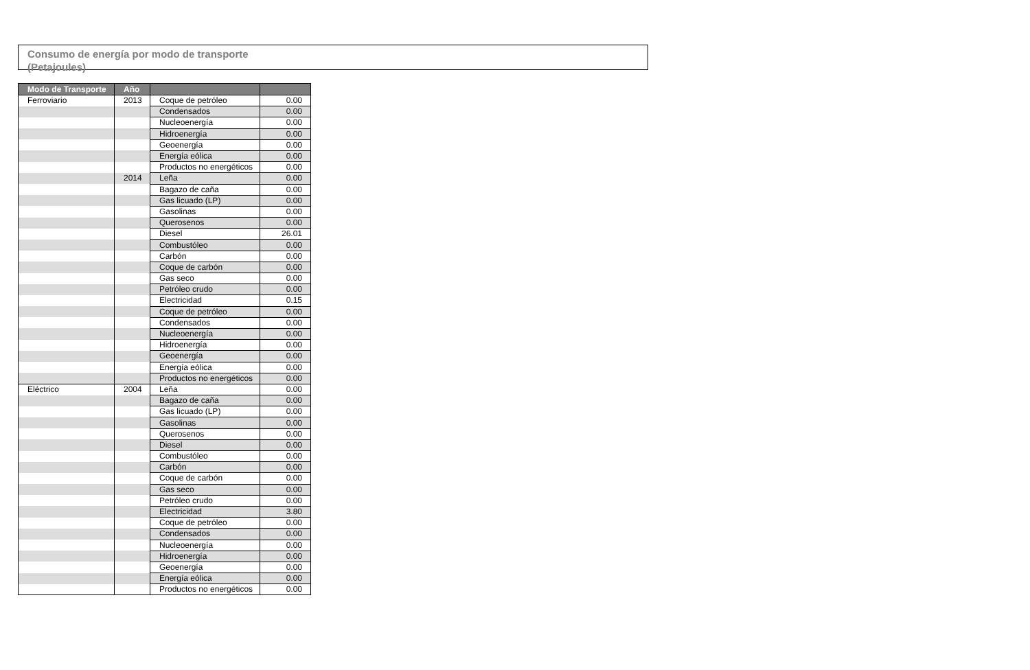Consumo de energía por modo de transporte
(Petajoules)
| Modo de Transporte | Año | | |
| --- | --- | --- | --- |
| Ferroviario | 2013 | Coque de petróleo | 0.00 |
| | | Condensados | 0.00 |
| | | Nucleoenergía | 0.00 |
| | | Hidroenergía | 0.00 |
| | | Geoenergía | 0.00 |
| | | Energía eólica | 0.00 |
| | | Productos no energéticos | 0.00 |
| | 2014 | Leña | 0.00 |
| | | Bagazo de caña | 0.00 |
| | | Gas licuado (LP) | 0.00 |
| | | Gasolinas | 0.00 |
| | | Querosenos | 0.00 |
| | | Diesel | 26.01 |
| | | Combustóleo | 0.00 |
| | | Carbón | 0.00 |
| | | Coque de carbón | 0.00 |
| | | Gas seco | 0.00 |
| | | Petróleo crudo | 0.00 |
| | | Electricidad | 0.15 |
| | | Coque de petróleo | 0.00 |
| | | Condensados | 0.00 |
| | | Nucleoenergía | 0.00 |
| | | Hidroenergía | 0.00 |
| | | Geoenergía | 0.00 |
| | | Energía eólica | 0.00 |
| | | Productos no energéticos | 0.00 |
| Eléctrico | 2004 | Leña | 0.00 |
| | | Bagazo de caña | 0.00 |
| | | Gas licuado (LP) | 0.00 |
| | | Gasolinas | 0.00 |
| | | Querosenos | 0.00 |
| | | Diesel | 0.00 |
| | | Combustóleo | 0.00 |
| | | Carbón | 0.00 |
| | | Coque de carbón | 0.00 |
| | | Gas seco | 0.00 |
| | | Petróleo crudo | 0.00 |
| | | Electricidad | 3.80 |
| | | Coque de petróleo | 0.00 |
| | | Condensados | 0.00 |
| | | Nucleoenergía | 0.00 |
| | | Hidroenergía | 0.00 |
| | | Geoenergía | 0.00 |
| | | Energía eólica | 0.00 |
| | | Productos no energéticos | 0.00 |